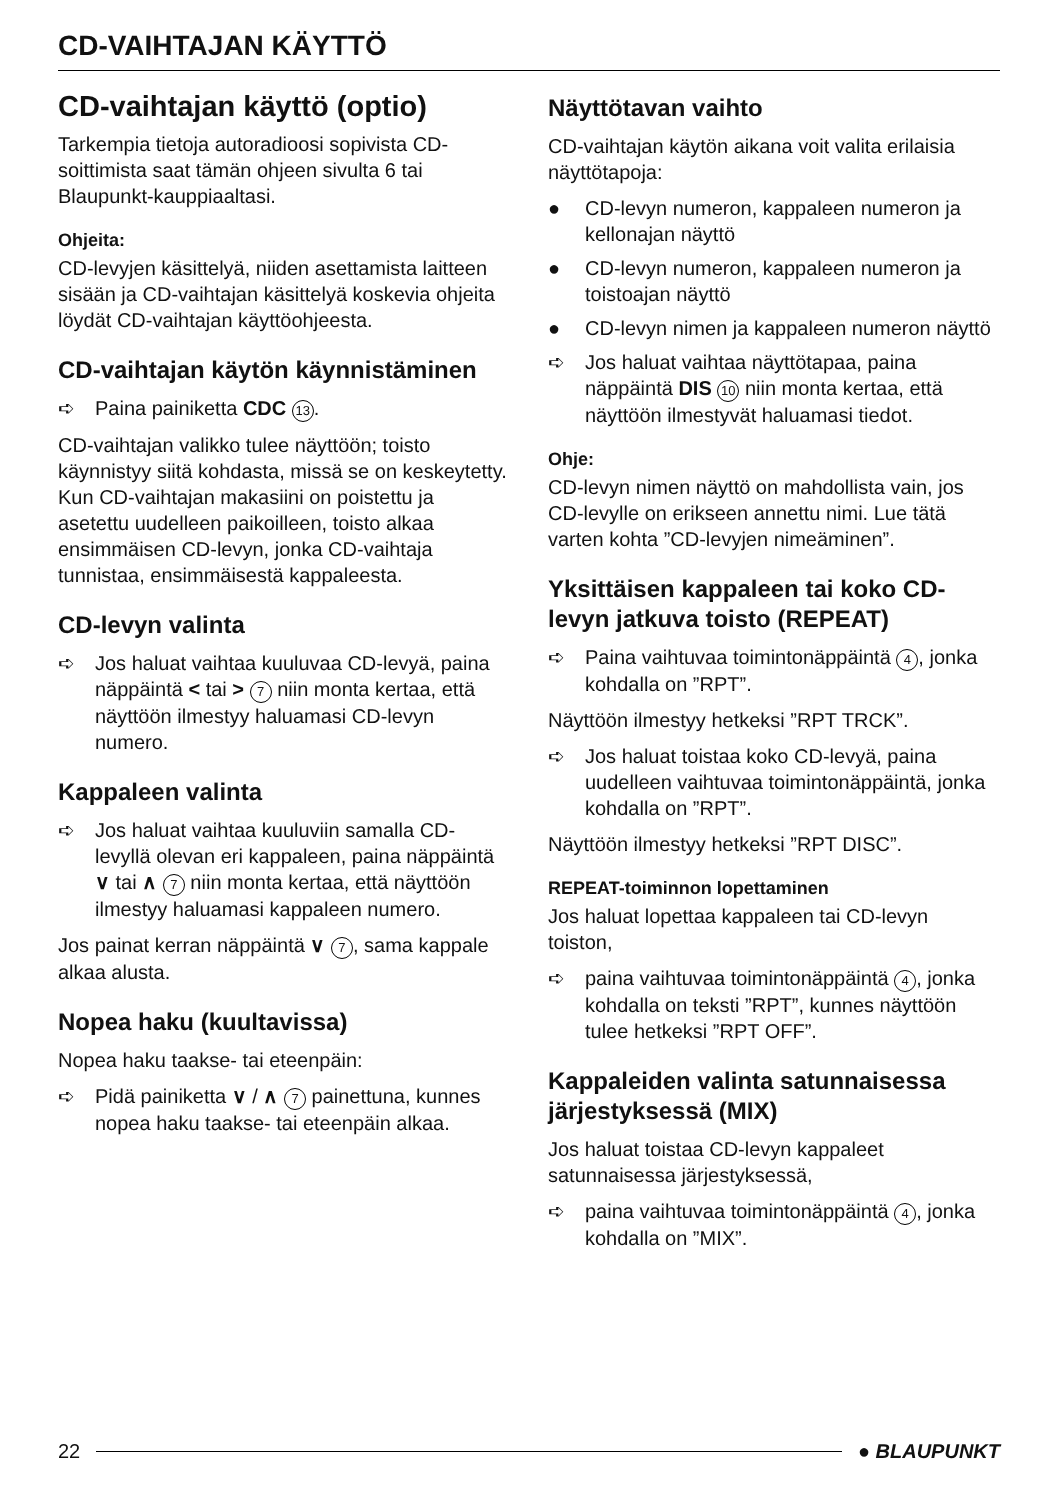CD-VAIHTAJAN KÄYTTÖ
CD-vaihtajan käyttö (optio)
Tarkempia tietoja autoradioosi sopivista CD-soittimista saat tämän ohjeen sivulta 6 tai Blaupunkt-kauppiaaltasi.
Ohjeita:
CD-levyjen käsittelyä, niiden asettamista laitteen sisään ja CD-vaihtajan käsittelyä koskevia ohjeita löydät CD-vaihtajan käyttöohjeesta.
CD-vaihtajan käytön käynnistäminen
➪ Paina painiketta CDC 13.
CD-vaihtajan valikko tulee näyttöön; toisto käynnistyy siitä kohdasta, missä se on keskeytetty. Kun CD-vaihtajan makasiini on poistettu ja asetettu uudelleen paikoilleen, toisto alkaa ensimmäisen CD-levyn, jonka CD-vaihtaja tunnistaa, ensimmäisestä kappaleesta.
CD-levyn valinta
➪ Jos haluat vaihtaa kuuluvaa CD-levyä, paina näppäintä < tai > 7 niin monta kertaa, että näyttöön ilmestyy haluamasi CD-levyn numero.
Kappaleen valinta
➪ Jos haluat vaihtaa kuuluviin samalla CD-levyllä olevan eri kappaleen, paina näppäintä ∨ tai ∧ 7 niin monta kertaa, että näyttöön ilmestyy haluamasi kappaleen numero.
Jos painat kerran näppäintä ∨ 7, sama kappale alkaa alusta.
Nopea haku (kuultavissa)
Nopea haku taakse- tai eteenpäin:
➪ Pidä painiketta ∨ / ∧ 7 painettuna, kunnes nopea haku taakse- tai eteenpäin alkaa.
Näyttötavan vaihto
CD-vaihtajan käytön aikana voit valita erilaisia näyttötapoja:
● CD-levyn numeron, kappaleen numeron ja kellonajan näyttö
● CD-levyn numeron, kappaleen numeron ja toistoajan näyttö
● CD-levyn nimen ja kappaleen numeron näyttö
➪ Jos haluat vaihtaa näyttötapaa, paina näppäintä DIS 10 niin monta kertaa, että näyttöön ilmestyvät haluamasi tiedot.
Ohje:
CD-levyn nimen näyttö on mahdollista vain, jos CD-levylle on erikseen annettu nimi. Lue tätä varten kohta ”CD-levyjen nimeäminen”.
Yksittäisen kappaleen tai koko CD-levyn jatkuva toisto (REPEAT)
➪ Paina vaihtuvaa toimintonäppäintä 4, jonka kohdalla on ”RPT”.
Näyttöön ilmestyy hetkeksi ”RPT TRCK”.
➪ Jos haluat toistaa koko CD-levyä, paina uudelleen vaihtuvaa toimintonäppäintä, jonka kohdalla on ”RPT”.
Näyttöön ilmestyy hetkeksi ”RPT DISC”.
REPEAT-toiminnon lopettaminen
Jos haluat lopettaa kappaleen tai CD-levyn toiston,
➪ paina vaihtuvaa toimintonäppäintä 4, jonka kohdalla on teksti ”RPT”, kunnes näyttöön tulee hetkeksi ”RPT OFF”.
Kappaleiden valinta satunnaisessa järjestyksessä (MIX)
Jos haluat toistaa CD-levyn kappaleet satunnaisessa järjestyksessä,
➪ paina vaihtuvaa toimintonäppäintä 4, jonka kohdalla on ”MIX”.
22 ● BLAUPUNKT